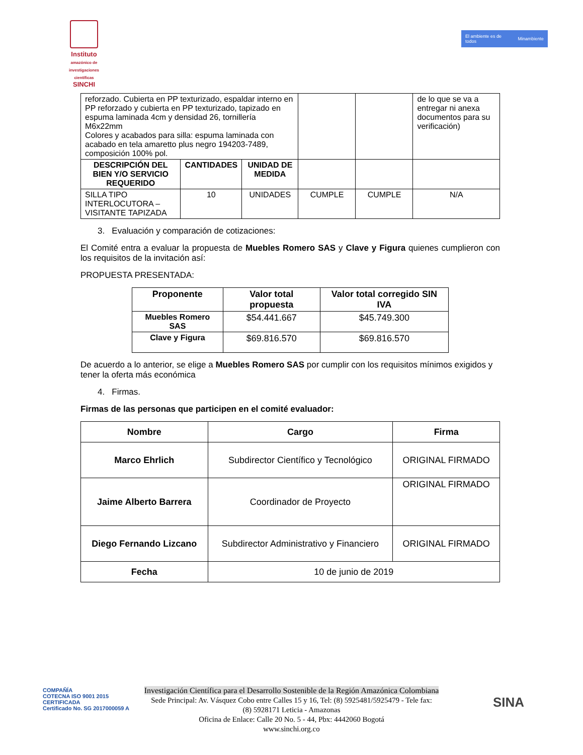Instituto
amazónico de investigaciones científicas
SINCHI
El ambiente es de todos Minambiente
| reforzado. Cubierta en PP texturizado, espaldar interno en PP reforzado y cubierta en PP texturizado, tapizado en espuma laminada 4cm y densidad 26, tornillería M6x22mm Colores y acabados para silla: espuma laminada con acabado en tela amaretto plus negro 194203-7489, composición 100% pol. | | | | | de lo que se va a entregar ni anexa documentos para su verificación) |
| DESCRIPCIÓN DEL BIEN Y/O SERVICIO REQUERIDO | CANTIDADES | UNIDAD DE MEDIDA | | | |
| SILLA TIPO INTERLOCUTORA – VISITANTE TAPIZADA | 10 | UNIDADES | CUMPLE | CUMPLE | N/A |
3. Evaluación y comparación de cotizaciones:
El Comité entra a evaluar la propuesta de Muebles Romero SAS y Clave y Figura quienes cumplieron con los requisitos de la invitación así:
PROPUESTA PRESENTADA:
| Proponente | Valor total propuesta | Valor total corregido SIN IVA |
| --- | --- | --- |
| Muebles Romero SAS | $54.441.667 | $45.749.300 |
| Clave y Figura | $69.816.570 | $69.816.570 |
De acuerdo a lo anterior, se elige a Muebles Romero SAS por cumplir con los requisitos mínimos exigidos y tener la oferta más económica
4. Firmas.
Firmas de las personas que participen en el comité evaluador:
| Nombre | Cargo | Firma |
| --- | --- | --- |
| Marco Ehrlich | Subdirector Científico y Tecnológico | ORIGINAL FIRMADO |
| Jaime Alberto Barrera | Coordinador de Proyecto | ORIGINAL FIRMADO |
| Diego Fernando Lizcano | Subdirector Administrativo y Financiero | ORIGINAL FIRMADO |
| Fecha | 10 de junio de 2019 | |
COMPAÑÍA
COTECNA ISO 9001 2015
CERTIFICADA
Certificado No. SG 2017000059 A
Investigación Científica para el Desarrollo Sostenible de la Región Amazónica Colombiana
Sede Principal: Av. Vásquez Cobo entre Calles 15 y 16, Tel: (8) 5925481/5925479 - Tele fax:
(8) 5928171 Leticia - Amazonas
Oficina de Enlace: Calle 20 No. 5 - 44, Pbx: 4442060 Bogotá
www.sinchi.org.co
SINA